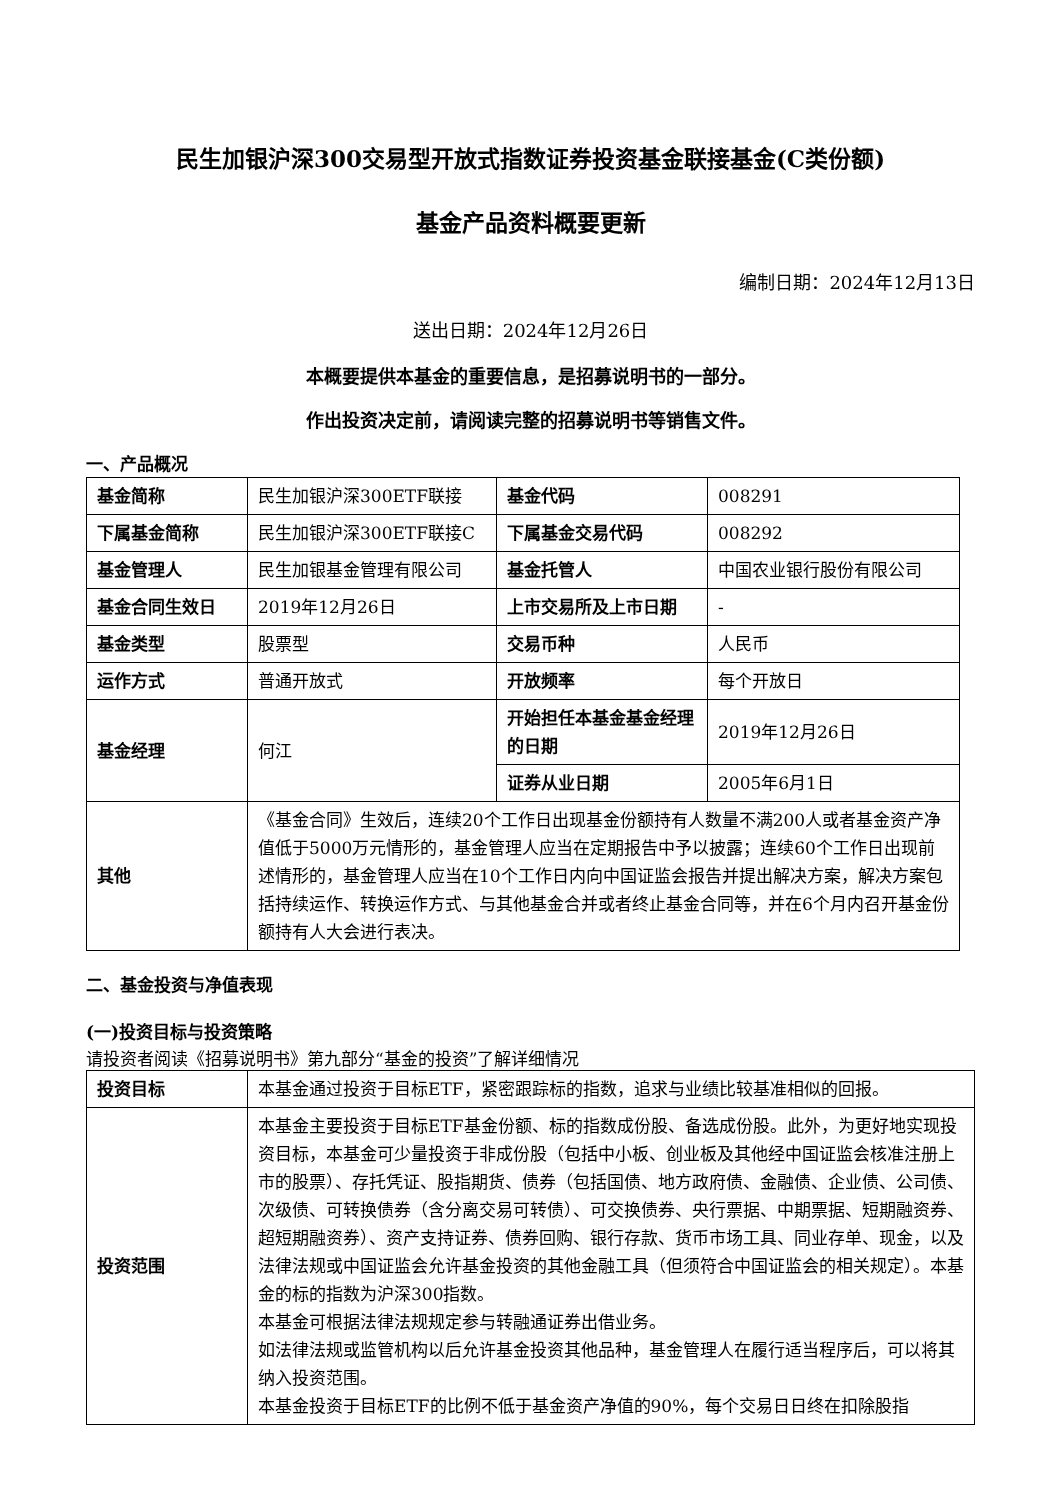民生加银沪深300交易型开放式指数证券投资基金联接基金(C类份额)
基金产品资料概要更新
编制日期：2024年12月13日
送出日期：2024年12月26日
本概要提供本基金的重要信息，是招募说明书的一部分。
作出投资决定前，请阅读完整的招募说明书等销售文件。
一、产品概况
| 基金简称 | 民生加银沪深300ETF联接 | 基金代码 | 008291 |
| 下属基金简称 | 民生加银沪深300ETF联接C | 下属基金交易代码 | 008292 |
| 基金管理人 | 民生加银基金管理有限公司 | 基金托管人 | 中国农业银行股份有限公司 |
| 基金合同生效日 | 2019年12月26日 | 上市交易所及上市日期 | - |
| 基金类型 | 股票型 | 交易币种 | 人民币 |
| 运作方式 | 普通开放式 | 开放频率 | 每个开放日 |
| 基金经理 | 何江 | 开始担任本基金基金经理的日期 | 2019年12月26日 |
| | | 证券从业日期 | 2005年6月1日 |
| 其他 | 《基金合同》生效后，连续20个工作日出现基金份额持有人数量不满200人或者基金资产净值低于5000万元情形的，基金管理人应当在定期报告中予以披露；连续60个工作日出现前述情形的，基金管理人应当在10个工作日内向中国证监会报告并提出解决方案，解决方案包括持续运作、转换运作方式、与其他基金合并或者终止基金合同等，并在6个月内召开基金份额持有人大会进行表决。 | | |
二、基金投资与净值表现
(一)投资目标与投资策略
请投资者阅读《招募说明书》第九部分“基金的投资”了解详细情况
| 投资目标 | 本基金通过投资于目标ETF，紧密跟踪标的指数，追求与业绩比较基准相似的回报。 |
| 投资范围 | 本基金主要投资于目标ETF基金份额、标的指数成份股、备选成份股。此外，为更好地实现投资目标，本基金可少量投资于非成份股（包括中小板、创业板及其他经中国证监会核准注册上市的股票）、存托凭证、股指期货、债券（包括国债、地方政府债、金融债、企业债、公司债、次级债、可转换债券（含分离交易可转债）、可交换债券、央行票据、中期票据、短期融资券、超短期融资券）、资产支持证券、债券回购、银行存款、货币市场工具、同业存单、现金，以及法律法规或中国证监会允许基金投资的其他金融工具（但须符合中国证监会的相关规定）。本基金的标的指数为沪深300指数。 本基金可根据法律法规规定参与转融通证券出借业务。 如法律法规或监管机构以后允许基金投资其他品种，基金管理人在履行适当程序后，可以将其纳入投资范围。 本基金投资于目标ETF的比例不低于基金资产净值的90%，每个交易日日终在扣除股指 |